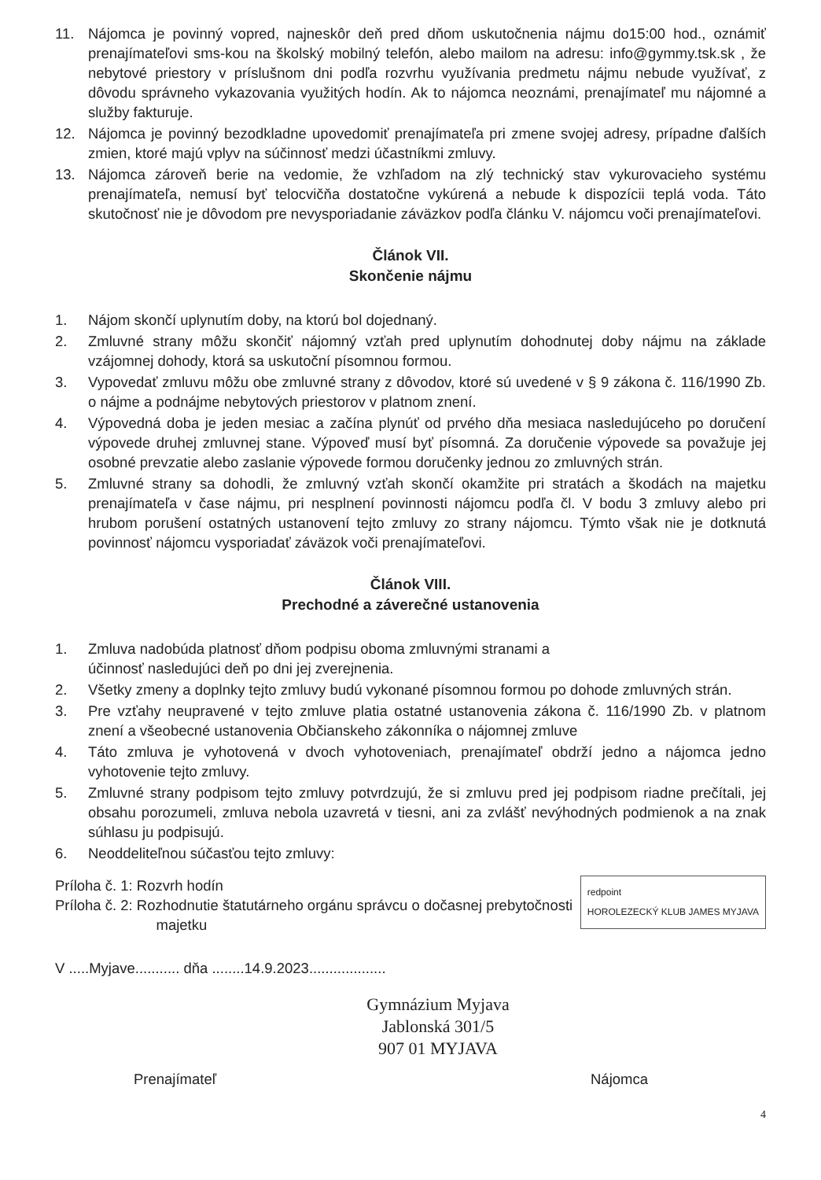11. Nájomca je povinný vopred, najneskôr deň pred dňom uskutočnenia nájmu do15:00 hod., oznámiť prenajímateľovi sms-kou na školský mobilný telefón, alebo mailom na adresu: info@gymmy.tsk.sk , že nebytové priestory v príslušnom dni podľa rozvrhu využívania predmetu nájmu nebude využívať, z dôvodu správneho vykazovania využitých hodín. Ak to nájomca neoznámi, prenajímateľ mu nájomné a služby fakturuje.
12. Nájomca je povinný bezodkladne upovedomiť prenajímateľa pri zmene svojej adresy, prípadne ďalších zmien, ktoré majú vplyv na súčinnosť medzi účastníkmi zmluvy.
13. Nájomca zároveň berie na vedomie, že vzhľadom na zlý technický stav vykurovacieho systému prenajímateľa, nemusí byť telocvičňa dostatočne vykúrená a nebude k dispozícii teplá voda. Táto skutočnosť nie je dôvodom pre nevysporiadanie záväzkov podľa článku V. nájomcu voči prenajímateľovi.
Článok VII.
Skončenie nájmu
1. Nájom skončí uplynutím doby, na ktorú bol dojednaný.
2. Zmluvné strany môžu skončiť nájomný vzťah pred uplynutím dohodnutej doby nájmu na základe vzájomnej dohody, ktorá sa uskutoční písomnou formou.
3. Vypovedať zmluvu môžu obe zmluvné strany z dôvodov, ktoré sú uvedené v § 9 zákona č. 116/1990 Zb. o nájme a podnájme nebytových priestorov v platnom znení.
4. Výpovedná doba je jeden mesiac a začína plynúť od prvého dňa mesiaca nasledujúceho po doručení výpovede druhej zmluvnej stane. Výpoveď musí byť písomná. Za doručenie výpovede sa považuje jej osobné prevzatie alebo zaslanie výpovede formou doručenky jednou zo zmluvných strán.
5. Zmluvné strany sa dohodli, že zmluvný vzťah skončí okamžite pri stratách a škodách na majetku prenajímateľa v čase nájmu, pri nesplnení povinnosti nájomcu podľa čl. V bodu 3 zmluvy alebo pri hrubom porušení ostatných ustanovení tejto zmluvy zo strany nájomcu. Týmto však nie je dotknutá povinnosť nájomcu vysporiadať záväzok voči prenajímateľovi.
Článok VIII.
Prechodné a záverečné ustanovenia
1. Zmluva nadobúda platnosť dňom podpisu oboma zmluvnými stranami a
účinnosť nasledujúci deň po dni jej zverejnenia.
2. Všetky zmeny a doplnky tejto zmluvy budú vykonané písomnou formou po dohode zmluvných strán.
3. Pre vzťahy neupravené v tejto zmluve platia ostatné ustanovenia zákona č. 116/1990 Zb. v platnom znení a všeobecné ustanovenia Občianskeho zákonníka o nájomnej zmluve
4. Táto zmluva je vyhotovená v dvoch vyhotoveniach, prenajímateľ obdrží jedno a nájomca jedno vyhotovenie tejto zmluvy.
5. Zmluvné strany podpisom tejto zmluvy potvrdzujú, že si zmluvu pred jej podpisom riadne prečítali, jej obsahu porozumeli, zmluva nebola uzavretá v tiesni, ani za zvlášť nevýhodných podmienok a na znak súhlasu ju podpisujú.
6. Neoddeliteľnou súčasťou tejto zmluvy:
redpoint
HOROLEZECKÝ KLUB JAMES MYJAVA
Príloha č. 1: Rozvrh hodín
Príloha č. 2: Rozhodnutie štatutárneho orgánu správcu o dočasnej prebytočnosti
majetku
V .....Myjave........... dňa ........14.9.2023...................
Gymnázium Myjava
Jablonská 301/5
907 01 MYJAVA
Prenajímateľ Nájomca
4